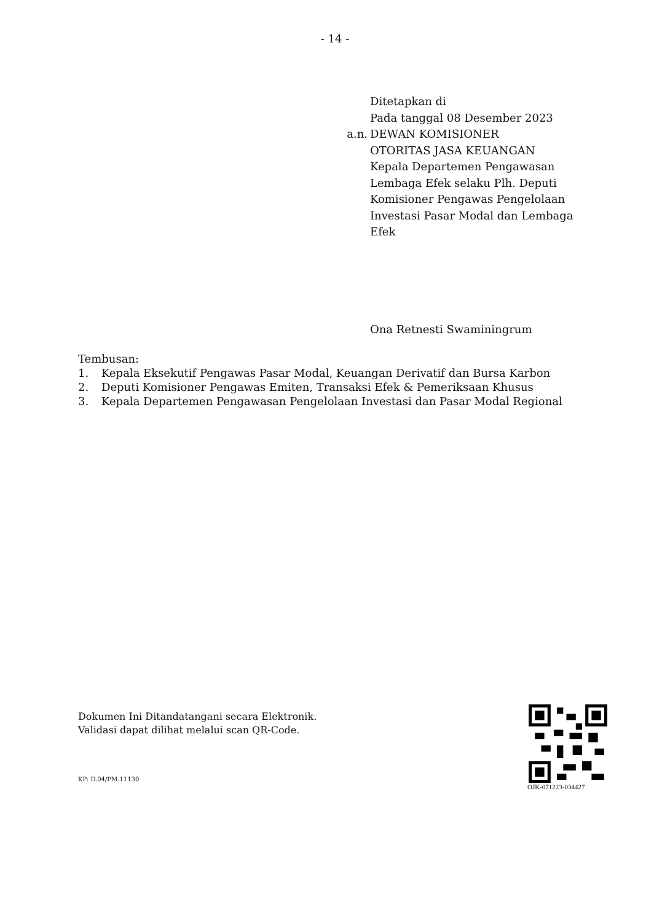- 14 -
Ditetapkan di
Pada tanggal 08 Desember 2023
a.n. DEWAN KOMISIONER
OTORITAS JASA KEUANGAN
Kepala Departemen Pengawasan
Lembaga Efek selaku Plh. Deputi
Komisioner Pengawas Pengelolaan
Investasi Pasar Modal dan Lembaga
Efek
Ona Retnesti Swaminingrum
Tembusan:
1. Kepala Eksekutif Pengawas Pasar Modal, Keuangan Derivatif dan Bursa Karbon
2. Deputi Komisioner Pengawas Emiten, Transaksi Efek & Pemeriksaan Khusus
3. Kepala Departemen Pengawasan Pengelolaan Investasi dan Pasar Modal Regional
Dokumen Ini Ditandatangani secara Elektronik.
Validasi dapat dilihat melalui scan QR-Code.
OJK-071223-034427
KP: D.04/PM.11130